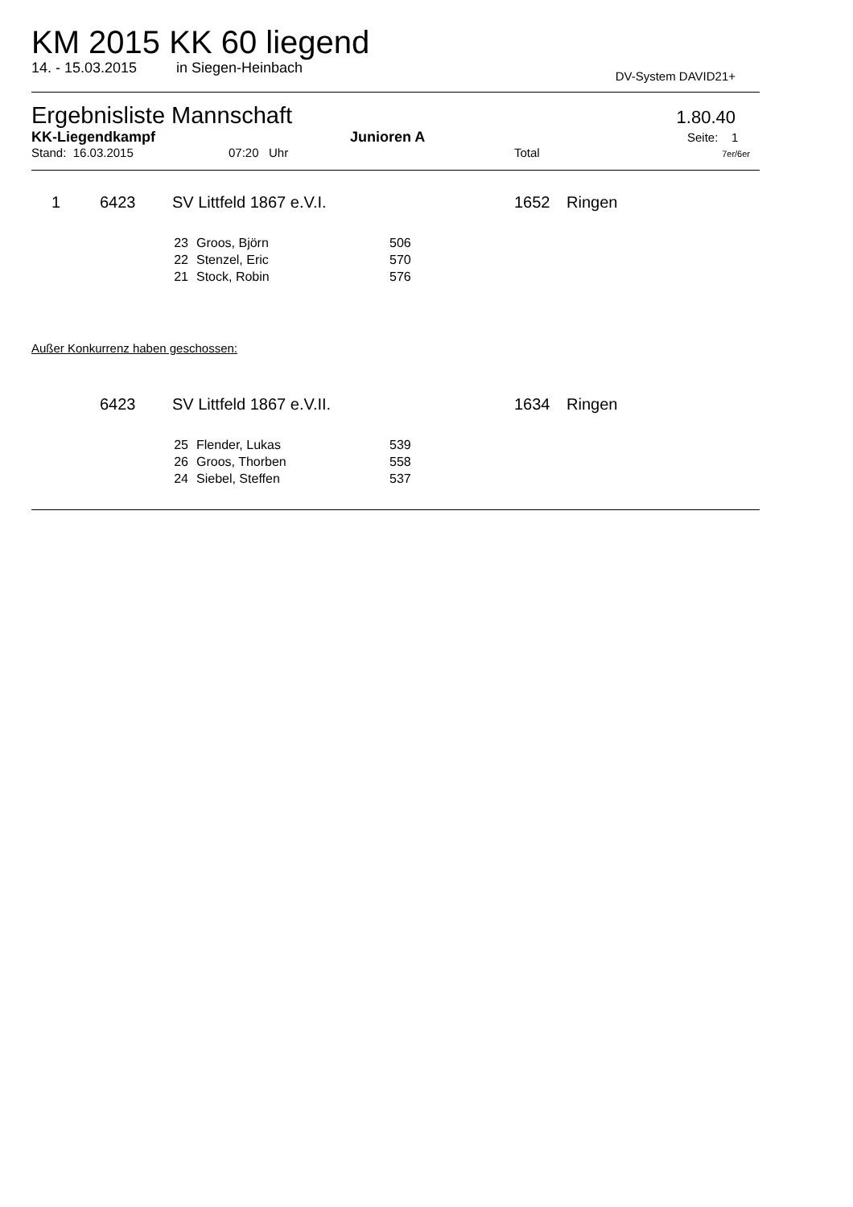KM 2015 KK 60 liegend
14. - 15.03.2015 in Siegen-Heinbach DV-System DAVID21+
Ergebnisliste Mannschaft 1.80.40
KK-Liegendkampf Junioren A Seite: 1
Stand: 16.03.2015 07:20 Uhr Total 7er/6er
| 1 | 6423 | SV Littfeld 1867 e.V.I. | 1652 | Ringen |
| 23 | Groos, Björn | 506 |
| 22 | Stenzel, Eric | 570 |
| 21 | Stock, Robin | 576 |
Außer Konkurrenz haben geschossen:
| | 6423 | SV Littfeld 1867 e.V.II. | 1634 | Ringen |
| 25 | Flender, Lukas | 539 |
| 26 | Groos, Thorben | 558 |
| 24 | Siebel, Steffen | 537 |